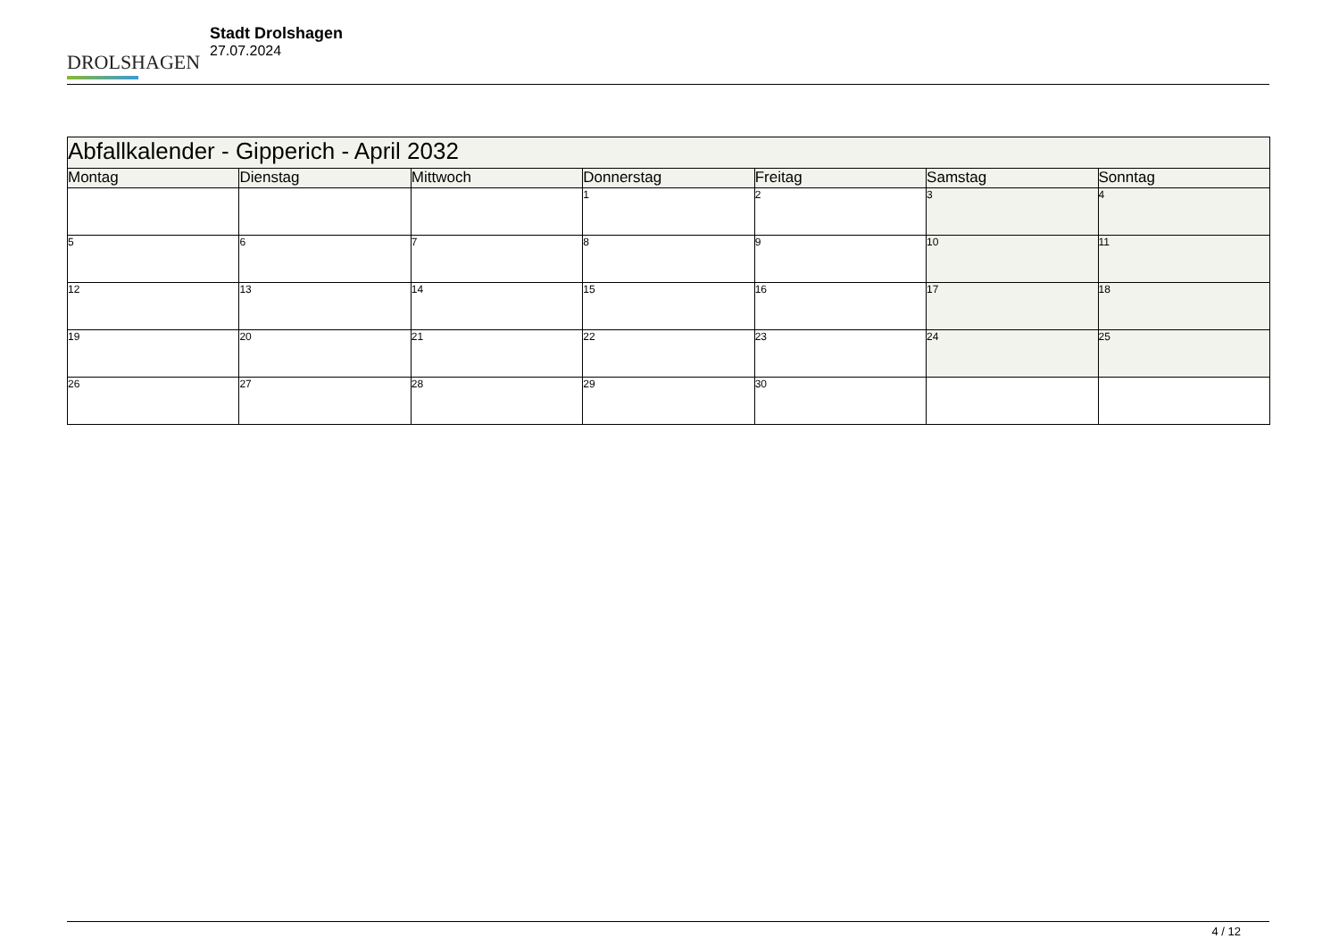DROLSHAGEN
Stadt Drolshagen
27.07.2024
| Abfallkalender - Gipperich - April 2032 | | | | | | |
| --- | --- | --- | --- | --- | --- | --- |
| Montag | Dienstag | Mittwoch | Donnerstag | Freitag | Samstag | Sonntag |
| | | | 1 | 2 | 3 | 4 |
| 5 | 6 | 7 | 8 | 9 | 10 | 11 |
| 12 | 13 | 14 | 15 | 16 | 17 | 18 |
| 19 | 20 | 21 | 22 | 23 | 24 | 25 |
| 26 | 27 | 28 | 29 | 30 | | |
4 / 12